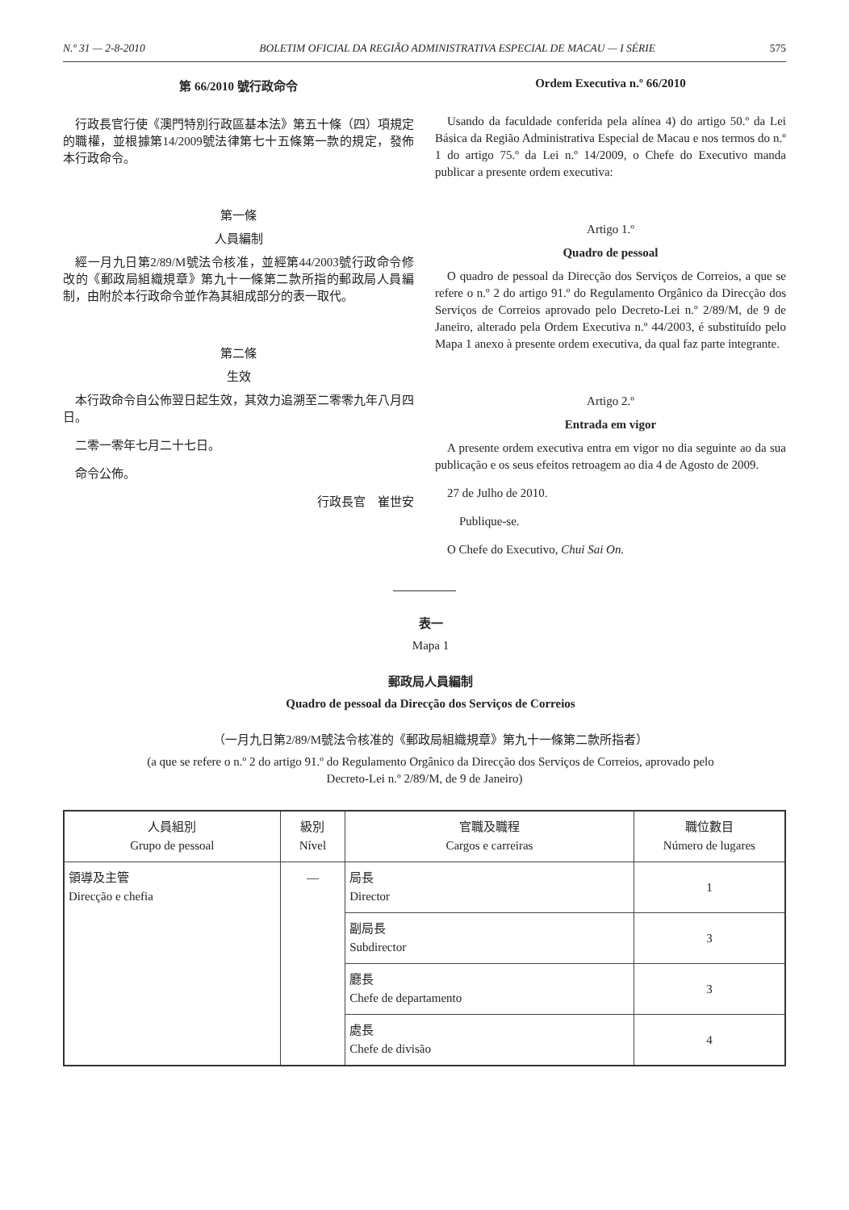N.º 31 — 2-8-2010 BOLETIM OFICIAL DA REGIÃO ADMINISTRATIVA ESPECIAL DE MACAU — I SÉRIE 575
第 66/2010 號行政命令
行政長官行使《澳門特別行政區基本法》第五十條（四）項規定的職權，並根據第14/2009號法律第七十五條第一款的規定，發佈本行政命令。
第一條
人員編制
經一月九日第2/89/M號法令核准，並經第44/2003號行政命令修改的《郵政局組織規章》第九十一條第二款所指的郵政局人員編制，由附於本行政命令並作為其組成部分的表一取代。
第二條
生效
本行政命令自公佈翌日起生效，其效力追溯至二零零九年八月四日。
二零一零年七月二十七日。
命令公佈。
行政長官　崔世安
Ordem Executiva n.º 66/2010
Usando da faculdade conferida pela alínea 4) do artigo 50.º da Lei Básica da Região Administrativa Especial de Macau e nos termos do n.º 1 do artigo 75.º da Lei n.º 14/2009, o Chefe do Executivo manda publicar a presente ordem executiva:
Artigo 1.º
Quadro de pessoal
O quadro de pessoal da Direcção dos Serviços de Correios, a que se refere o n.º 2 do artigo 91.º do Regulamento Orgânico da Direcção dos Serviços de Correios aprovado pelo Decreto-Lei n.º 2/89/M, de 9 de Janeiro, alterado pela Ordem Executiva n.º 44/2003, é substituído pelo Mapa 1 anexo à presente ordem executiva, da qual faz parte integrante.
Artigo 2.º
Entrada em vigor
A presente ordem executiva entra em vigor no dia seguinte ao da sua publicação e os seus efeitos retroagem ao dia 4 de Agosto de 2009.
27 de Julho de 2010.
Publique-se.
O Chefe do Executivo, Chui Sai On.
表一
Mapa 1
郵政局人員編制
Quadro de pessoal da Direcção dos Serviços de Correios
（一月九日第2/89/M號法令核准的《郵政局組織規章》第九十一條第二款所指者）
(a que se refere o n.º 2 do artigo 91.º do Regulamento Orgânico da Direcção dos Serviços de Correios, aprovado pelo
Decreto-Lei n.º 2/89/M, de 9 de Janeiro)
| 人員組別 Grupo de pessoal | 級別 Nível | 官職及職程 Cargos e carreiras | 職位數目 Número de lugares |
| --- | --- | --- | --- |
| 領導及主管 Direcção e chefia | — | 局長 Director | 1 |
| | | 副局長 Subdirector | 3 |
| | | 廳長 Chefe de departamento | 3 |
| | | 處長 Chefe de divisão | 4 |